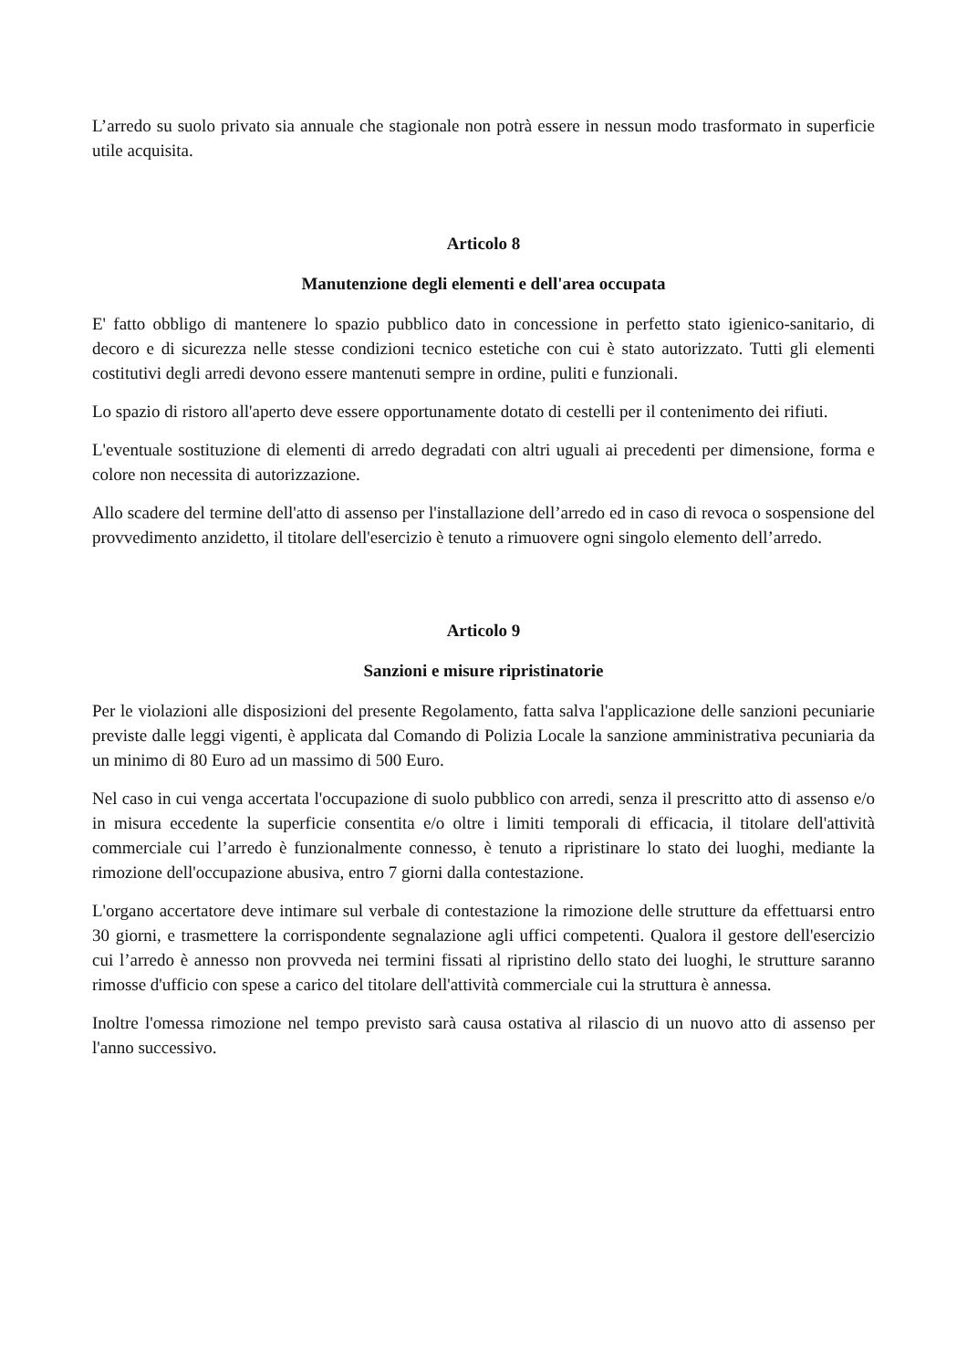L’arredo su suolo privato sia annuale che stagionale non potrà essere in nessun modo trasformato in superficie utile acquisita.
Articolo 8
Manutenzione degli elementi e dell'area occupata
E' fatto obbligo di mantenere lo spazio pubblico dato in concessione in perfetto stato igienico-sanitario, di decoro e di sicurezza nelle stesse condizioni tecnico estetiche con cui è stato autorizzato. Tutti gli elementi costitutivi degli arredi devono essere mantenuti sempre in ordine, puliti e funzionali.
Lo spazio di ristoro all'aperto deve essere opportunamente dotato di cestelli per il contenimento dei rifiuti.
L'eventuale sostituzione di elementi di arredo degradati con altri uguali ai precedenti per dimensione, forma e colore non necessita di autorizzazione.
Allo scadere del termine dell'atto di assenso per l'installazione dell’arredo ed in caso di revoca o sospensione del provvedimento anzidetto, il titolare dell'esercizio è tenuto a rimuovere ogni singolo elemento dell’arredo.
Articolo 9
Sanzioni e misure ripristinatorie
Per le violazioni alle disposizioni del presente Regolamento, fatta salva l'applicazione delle sanzioni pecuniarie previste dalle leggi vigenti, è applicata dal Comando di Polizia Locale la sanzione amministrativa pecuniaria da un minimo di 80 Euro ad un massimo di 500 Euro.
Nel caso in cui venga accertata l'occupazione di suolo pubblico con arredi, senza il prescritto atto di assenso e/o in misura eccedente la superficie consentita e/o oltre i limiti temporali di efficacia, il titolare dell'attività commerciale cui l’arredo è funzionalmente connesso, è tenuto a ripristinare lo stato dei luoghi, mediante la rimozione dell'occupazione abusiva, entro 7 giorni dalla contestazione.
L'organo accertatore deve intimare sul verbale di contestazione la rimozione delle strutture da effettuarsi entro 30 giorni, e trasmettere la corrispondente segnalazione agli uffici competenti. Qualora il gestore dell'esercizio cui l’arredo è annesso non provveda nei termini fissati al ripristino dello stato dei luoghi, le strutture saranno rimosse d'ufficio con spese a carico del titolare dell'attività commerciale cui la struttura è annessa.
Inoltre l'omessa rimozione nel tempo previsto sarà causa ostativa al rilascio di un nuovo atto di assenso per l'anno successivo.